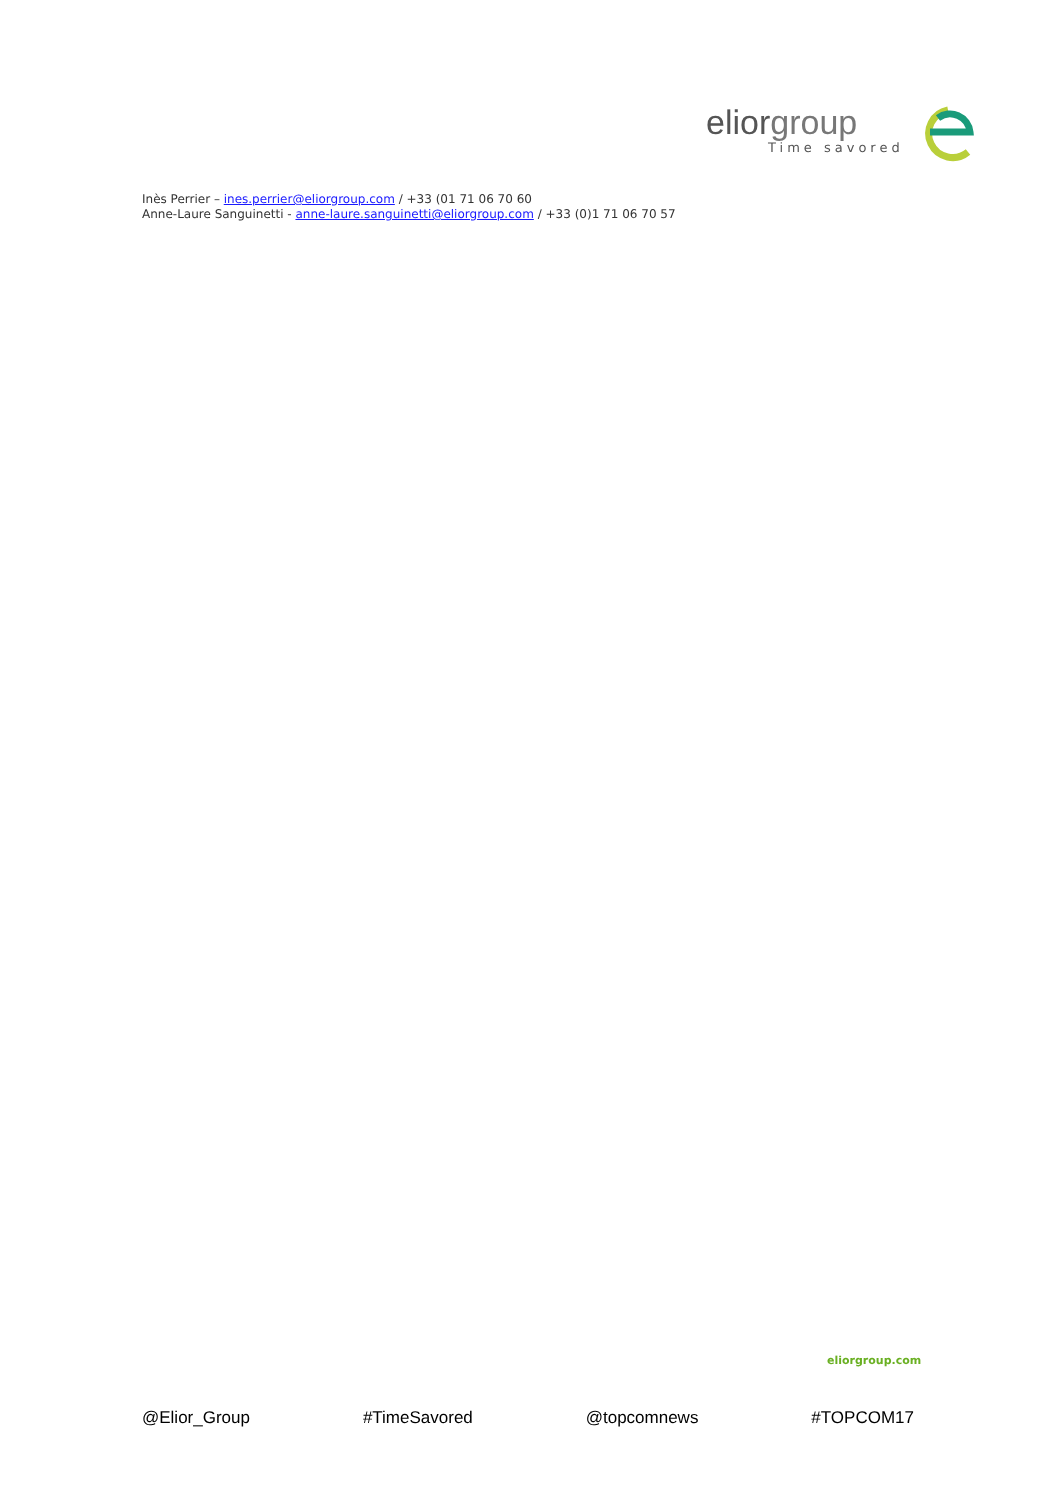eliorgroup
Time savored
Inès Perrier – ines.perrier@eliorgroup.com / +33 (01 71 06 70 60
Anne-Laure Sanguinetti - anne-laure.sanguinetti@eliorgroup.com / +33 (0)1 71 06 70 57
eliorgroup.com
@Elior_Group #TimeSavored @topcomnews #TOPCOM17